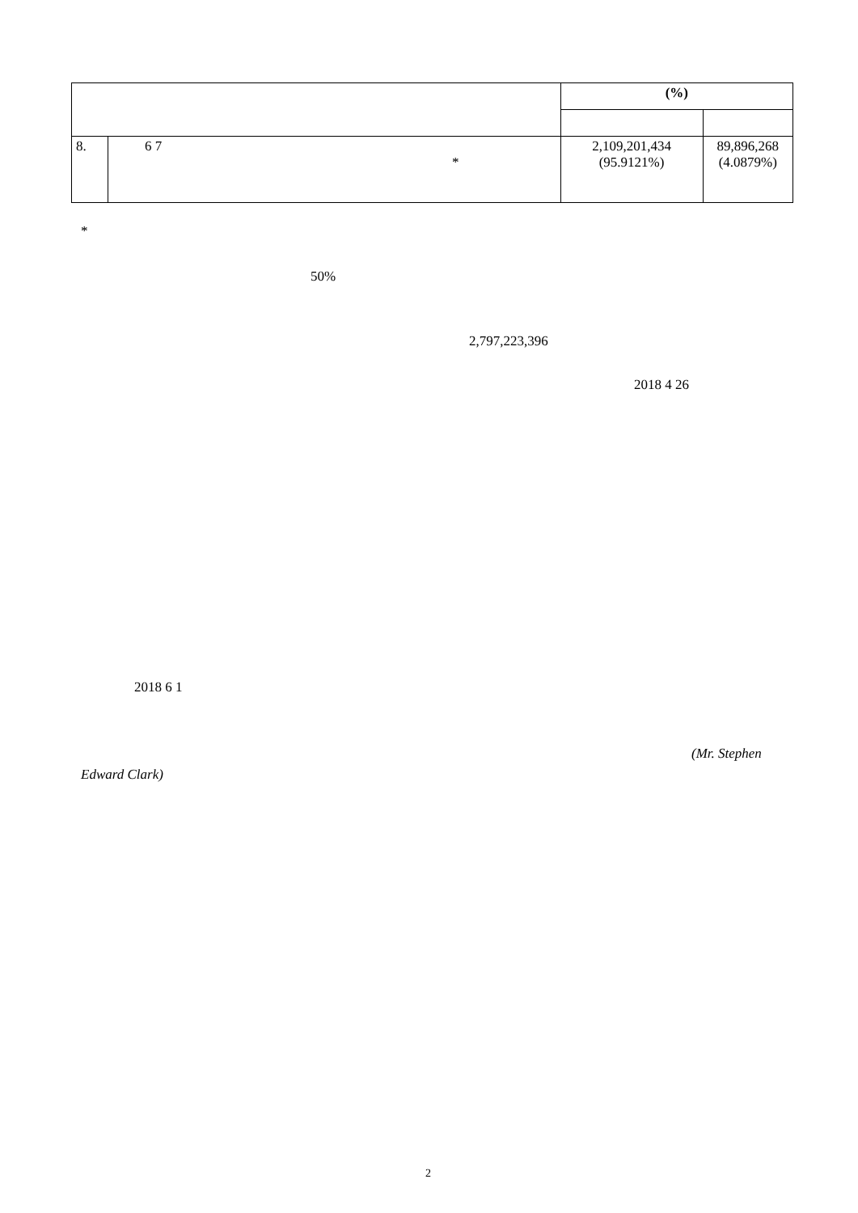| | | (%) | |
| --- | --- | --- | --- |
| 8. | 6 7 * | 2,109,201,434 (95.9121%) | 89,896,268 (4.0879%) |
*
50%
2,797,223,396
2018 4 26
2018 6 1
(Mr. Stephen
Edward Clark)
2